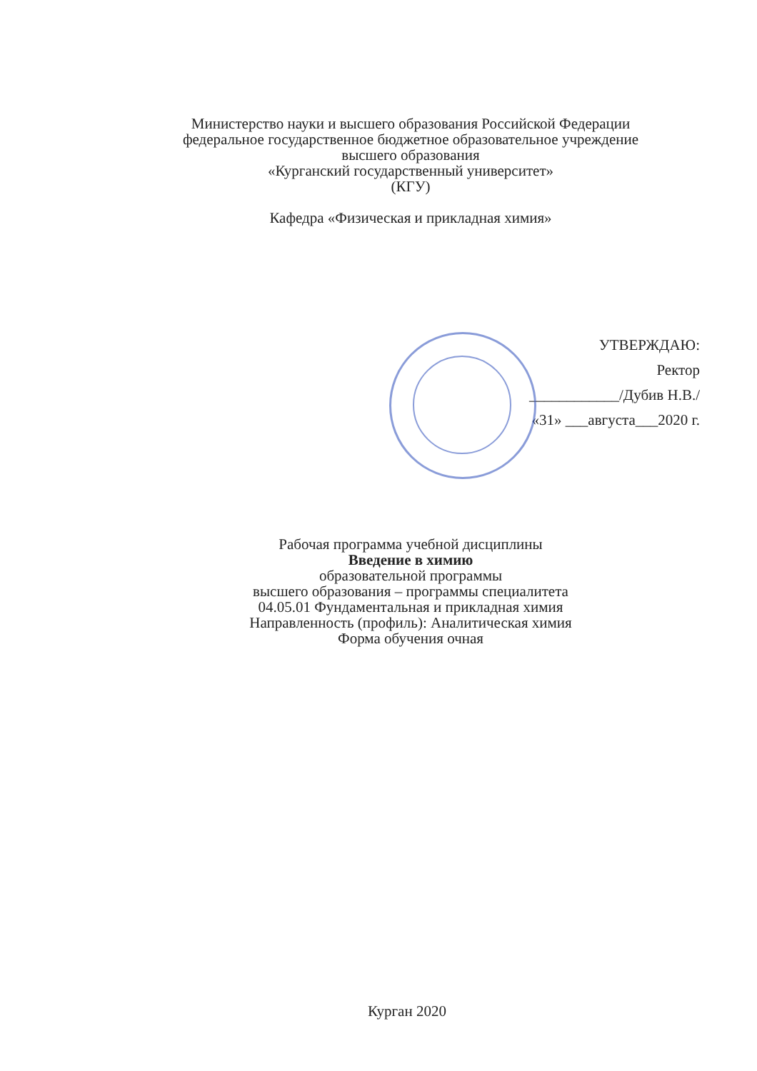Министерство науки и высшего образования Российской Федерации
федеральное государственное бюджетное образовательное учреждение
высшего образования
«Курганский государственный университет»
(КГУ)
Кафедра «Физическая и прикладная химия»
УТВЕРЖДАЮ:
Ректор
____________/Дубив Н.В./
«31» ___августа___2020 г.
Рабочая программа учебной дисциплины
Введение в химию
образовательной программы
высшего образования – программы специалитета
04.05.01 Фундаментальная и прикладная химия
Направленность (профиль): Аналитическая химия
Форма обучения очная
Курган 2020